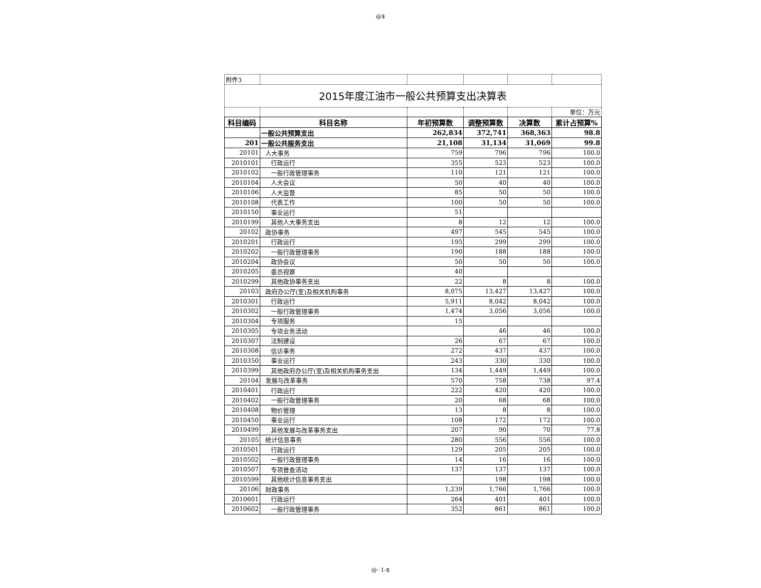@$
| 附件3 | | | | | |
| 2015年度江油市一般公共预算支出决算表 | | | | | |
| | | | | | 单位：万元 |
| 科目编码 | 科目名称 | 年初预算数 | 调整预算数 | 决算数 | 累计占预算% |
| | 一般公共预算支出 | 262,834 | 372,741 | 368,363 | 98.8 |
| 201 | 一般公共服务支出 | 21,108 | 31,134 | 31,069 | 99.8 |
| 20101 | 人大事务 | 759 | 796 | 796 | 100.0 |
| 2010101 | 行政运行 | 355 | 523 | 523 | 100.0 |
| 2010102 | 一般行政管理事务 | 110 | 121 | 121 | 100.0 |
| 2010104 | 人大会议 | 50 | 40 | 40 | 100.0 |
| 2010106 | 人大监督 | 85 | 50 | 50 | 100.0 |
| 2010108 | 代表工作 | 100 | 50 | 50 | 100.0 |
| 2010150 | 事业运行 | 51 | | | |
| 2010199 | 其他人大事务支出 | 8 | 12 | 12 | 100.0 |
| 20102 | 政协事务 | 497 | 545 | 545 | 100.0 |
| 2010201 | 行政运行 | 195 | 299 | 299 | 100.0 |
| 2010202 | 一般行政管理事务 | 190 | 188 | 188 | 100.0 |
| 2010204 | 政协会议 | 50 | 50 | 50 | 100.0 |
| 2010205 | 委员视察 | 40 | | | |
| 2010299 | 其他政协事务支出 | 22 | 8 | 8 | 100.0 |
| 20103 | 政府办公厅(室)及相关机构事务 | 8,075 | 13,427 | 13,427 | 100.0 |
| 2010301 | 行政运行 | 5,911 | 8,042 | 8,042 | 100.0 |
| 2010302 | 一般行政管理事务 | 1,474 | 3,056 | 3,056 | 100.0 |
| 2010304 | 专项服务 | 15 | | | |
| 2010305 | 专项业务活动 | | 46 | 46 | 100.0 |
| 2010307 | 法制建设 | 26 | 67 | 67 | 100.0 |
| 2010308 | 信访事务 | 272 | 437 | 437 | 100.0 |
| 2010350 | 事业运行 | 243 | 330 | 330 | 100.0 |
| 2010399 | 其他政府办公厅(室)及相关机构事务支出 | 134 | 1,449 | 1,449 | 100.0 |
| 20104 | 发展与改革事务 | 570 | 758 | 738 | 97.4 |
| 2010401 | 行政运行 | 222 | 420 | 420 | 100.0 |
| 2010402 | 一般行政管理事务 | 20 | 68 | 68 | 100.0 |
| 2010408 | 物价管理 | 13 | 8 | 8 | 100.0 |
| 2010450 | 事业运行 | 108 | 172 | 172 | 100.0 |
| 2010499 | 其他发展与改革事务支出 | 207 | 90 | 70 | 77.8 |
| 20105 | 统计信息事务 | 280 | 556 | 556 | 100.0 |
| 2010501 | 行政运行 | 129 | 205 | 205 | 100.0 |
| 2010502 | 一般行政管理事务 | 14 | 16 | 16 | 100.0 |
| 2010507 | 专项普查活动 | 137 | 137 | 137 | 100.0 |
| 2010599 | 其他统计信息事务支出 | | 198 | 198 | 100.0 |
| 20106 | 财政事务 | 1,239 | 1,766 | 1,766 | 100.0 |
| 2010601 | 行政运行 | 264 | 401 | 401 | 100.0 |
| 2010602 | 一般行政管理事务 | 352 | 861 | 861 | 100.0 |
@- 1-$